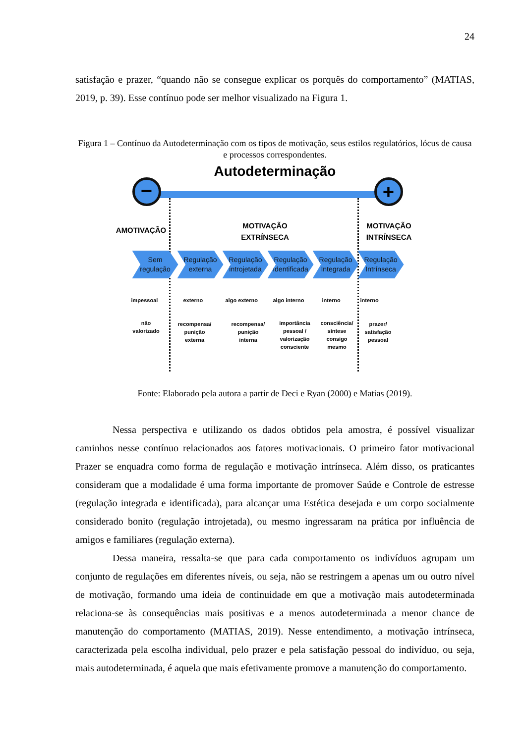24
satisfação e prazer, “quando não se consegue explicar os porquês do comportamento” (MATIAS, 2019, p. 39). Esse contínuo pode ser melhor visualizado na Figura 1.
Figura 1 – Contínuo da Autodeterminação com os tipos de motivação, seus estilos regulatórios, lócus de causa e processos correspondentes.
− +
Autodeterminação
AMOTIVAÇÃO
MOTIVAÇÃO EXTRÍNSECA
MOTIVAÇÃO INTRÍNSECA
Sem regulação
Regulação externa
Regulação introjetada
Regulação Identificada
Regulação Integrada
Regulação Intrínseca
impessoal externo algo externo algo interno interno interno
não valorizado
recompensa/ punição externa
recompensa/ punição interna
importância pessoal / valorização consciente
consciência/ síntese consigo mesmo
prazer/ satisfação pessoal
Fonte: Elaborado pela autora a partir de Deci e Ryan (2000) e Matias (2019).
Nessa perspectiva e utilizando os dados obtidos pela amostra, é possível visualizar caminhos nesse contínuo relacionados aos fatores motivacionais. O primeiro fator motivacional Prazer se enquadra como forma de regulação e motivação intrínseca. Além disso, os praticantes consideram que a modalidade é uma forma importante de promover Saúde e Controle de estresse (regulação integrada e identificada), para alcançar uma Estética desejada e um corpo socialmente considerado bonito (regulação introjetada), ou mesmo ingressaram na prática por influência de amigos e familiares (regulação externa).
Dessa maneira, ressalta-se que para cada comportamento os indivíduos agrupam um conjunto de regulações em diferentes níveis, ou seja, não se restringem a apenas um ou outro nível de motivação, formando uma ideia de continuidade em que a motivação mais autodeterminada relaciona-se às consequências mais positivas e a menos autodeterminada a menor chance de manutenção do comportamento (MATIAS, 2019). Nesse entendimento, a motivação intrínseca, caracterizada pela escolha individual, pelo prazer e pela satisfação pessoal do indivíduo, ou seja, mais autodeterminada, é aquela que mais efetivamente promove a manutenção do comportamento.